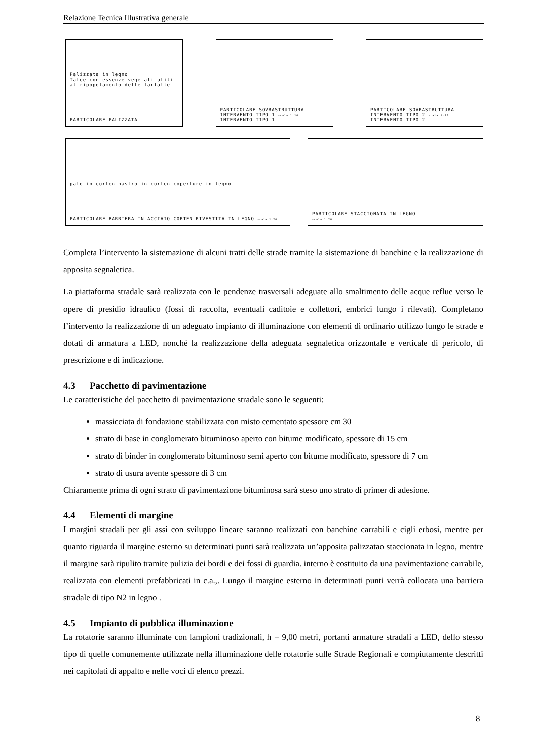Relazione Tecnica Illustrativa generale
Palizzata in legno
Talee con essenze vegetali utili al ripopolamento delle farfalle
PARTICOLARE PALIZZATA
PARTICOLARE SOVRASTRUTTURA INTERVENTO TIPO 1 scala 1:10
INTERVENTO TIPO 1
PARTICOLARE SOVRASTRUTTURA INTERVENTO TIPO 2 scala 1:10
INTERVENTO TIPO 2
palo in corten nastro in corten coperture in legno
PARTICOLARE BARRIERA IN ACCIAIO CORTEN RIVESTITA IN LEGNO scala 1:20
PARTICOLARE STACCIONATA IN LEGNO
scala 1:20
Completa l’intervento la sistemazione di alcuni tratti delle strade tramite la sistemazione di banchine e la realizzazione di apposita segnaletica.
La piattaforma stradale sarà realizzata con le pendenze trasversali adeguate allo smaltimento delle acque reflue verso le opere di presidio idraulico (fossi di raccolta, eventuali caditoie e collettori, embrici lungo i rilevati). Completano l’intervento la realizzazione di un adeguato impianto di illuminazione con elementi di ordinario utilizzo lungo le strade e dotati di armatura a LED, nonché la realizzazione della adeguata segnaletica orizzontale e verticale di pericolo, di prescrizione e di indicazione.
4.3 Pacchetto di pavimentazione
Le caratteristiche del pacchetto di pavimentazione stradale sono le seguenti:
massicciata di fondazione stabilizzata con misto cementato spessore cm 30
strato di base in conglomerato bituminoso aperto con bitume modificato, spessore di 15 cm
strato di binder in conglomerato bituminoso semi aperto con bitume modificato, spessore di 7 cm
strato di usura avente spessore di 3 cm
Chiaramente prima di ogni strato di pavimentazione bituminosa sarà steso uno strato di primer di adesione.
4.4 Elementi di margine
I margini stradali per gli assi con sviluppo lineare saranno realizzati con banchine carrabili e cigli erbosi, mentre per quanto riguarda il margine esterno su determinati punti sarà realizzata un’apposita palizzatao staccionata in legno, mentre il margine sarà ripulito tramite pulizia dei bordi e dei fossi di guardia. interno è costituito da una pavimentazione carrabile, realizzata con elementi prefabbricati in c.a.,. Lungo il margine esterno in determinati punti verrà collocata una barriera stradale di tipo N2 in legno .
4.5 Impianto di pubblica illuminazione
La rotatorie saranno illuminate con lampioni tradizionali, h = 9,00 metri, portanti armature stradali a LED, dello stesso tipo di quelle comunemente utilizzate nella illuminazione delle rotatorie sulle Strade Regionali e compiutamente descritti nei capitolati di appalto e nelle voci di elenco prezzi.
8